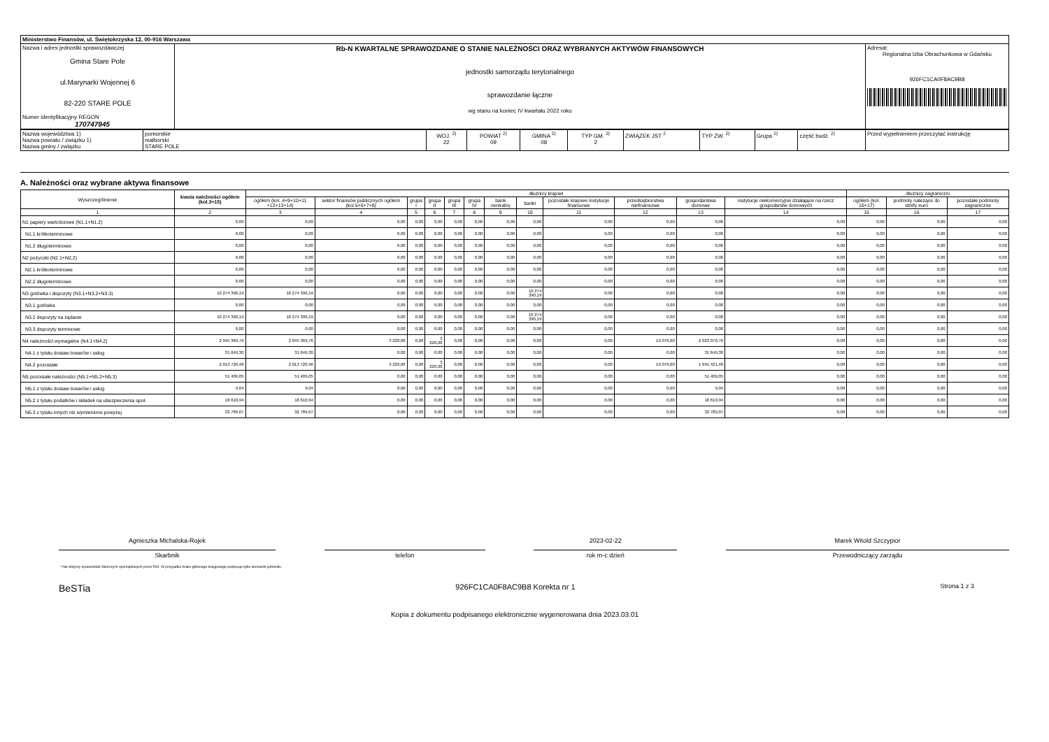| Ministerstwo Finansów, ul. Świętokrzyska 12, 00-916 Warszawa | | |
| Nazwa i adres jednostki sprawozdawczej Gmina Stare Pole ul.Marynarki Wojennej 6 82-220 STARE POLE Numer identyfikacyjny REGON 170747945 | Rb-N KWARTALNE SPRAWOZDANIE O STANIE NALEŻNOŚCI ORAZ WYBRANYCH AKTYWÓW FINANSOWYCH jednostki samorządu terytorialnego sprawozdanie łączne wg stanu na koniec IV kwartału 2022 roku | Adresat: Regionalna Izba Obrachunkowa w Gdańsku 926FC1CA0F8AC9B8 |
| Nazwa województwa 1) Nazwa powiatu / związku 1) Nazwa gminy / związku | pomorskie malborski STARE POLE | WOJ. <sup>2)</sup> 22 | POWIAT <sup>2)</sup> 09 | GMINA <sup>2)</sup> 08 | TYP GM. <sup>2)</sup> 2 | ZWIĄZEK JST <sup>2</sup> | TYP ZW. <sup>2)</sup> | Grupa <sup>2)</sup> | część budż. <sup>2)</sup> | Przed wypełnieniem przeczytać instrukcję |
A. Należności oraz wybrane aktywa finansowe
| Wyszczególnienie | kwota należności ogółem (kol.3+15) | dłużnicy krajowi | | | | | | | | | | | | dłużnicy zagraniczni | | |
| --- | --- | --- | --- | --- | --- | --- | --- | --- | --- | --- | --- | --- | --- | --- | --- | --- |
| | | ogółem (kol. 4+9+10+11 +12+13+14) | sektor finansów publicznych ogółem (kol.5+6+7+8) | grupa I | grupa II | grupa III | grupa IV | bank centralny | banki | pozostałe krajowe instytucje finansowe | przedsiębiorstwa niefinansowe | gospodarstwa domowe | instytucje niekomercyjne działające na rzecz gospodarstw domowych | ogółem (kol. 16+17) | podmoty należące do strefy euro | pozostałe podmioty zagraniczne |
| 1 | 2 | 3 | 4 | 5 | 6 | 7 | 8 | 9 | 10 | 11 | 12 | 13 | 14 | 15 | 16 | 17 |
| N1 papiery wartościowe (N1.1+N1.2) | 0,00 | 0,00 | 0,00 | 0,00 | 0,00 | 0,00 | 0,00 | 0,00 | 0,00 | 0,00 | 0,00 | 0,00 | 0,00 | 0,00 | 0,00 | 0,00 |
| N1.1 krótkoterminowe | 0,00 | 0,00 | 0,00 | 0,00 | 0,00 | 0,00 | 0,00 | 0,00 | 0,00 | 0,00 | 0,00 | 0,00 | 0,00 | 0,00 | 0,00 | 0,00 |
| N1.2 długoterminowe | 0,00 | 0,00 | 0,00 | 0,00 | 0,00 | 0,00 | 0,00 | 0,00 | 0,00 | 0,00 | 0,00 | 0,00 | 0,00 | 0,00 | 0,00 | 0,00 |
| N2 pożyczki (N2.1+N2,2) | 0,00 | 0,00 | 0,00 | 0,00 | 0,00 | 0,00 | 0,00 | 0,00 | 0,00 | 0,00 | 0,00 | 0,00 | 0,00 | 0,00 | 0,00 | 0,00 |
| N2.1 krótkoterminowe | 0,00 | 0,00 | 0,00 | 0,00 | 0,00 | 0,00 | 0,00 | 0,00 | 0,00 | 0,00 | 0,00 | 0,00 | 0,00 | 0,00 | 0,00 | 0,00 |
| N2.2 długoterminowe | 0,00 | 0,00 | 0,00 | 0,00 | 0,00 | 0,00 | 0,00 | 0,00 | 0,00 | 0,00 | 0,00 | 0,00 | 0,00 | 0,00 | 0,00 | 0,00 |
| N3 gotówka i depozyty (N3.1+N3.2+N3.3) | 10 274 390,19 | 10 274 390,19 | 0,00 | 0,00 | 0,00 | 0,00 | 0,00 | 0,00 | 10 274 390,19 | 0,00 | 0,00 | 0,00 | 0,00 | 0,00 | 0,00 | 0,00 |
| N3.1 gotówka | 0,00 | 0,00 | 0,00 | 0,00 | 0,00 | 0,00 | 0,00 | 0,00 | 0,00 | 0,00 | 0,00 | 0,00 | 0,00 | 0,00 | 0,00 | 0,00 |
| N3.2 depozyty na żądanie | 10 274 390,19 | 10 274 390,19 | 0,00 | 0,00 | 0,00 | 0,00 | 0,00 | 0,00 | 10 274 390,19 | 0,00 | 0,00 | 0,00 | 0,00 | 0,00 | 0,00 | 0,00 |
| N3.3 depozyty terminowe | 0,00 | 0,00 | 0,00 | 0,00 | 0,00 | 0,00 | 0,00 | 0,00 | 0,00 | 0,00 | 0,00 | 0,00 | 0,00 | 0,00 | 0,00 | 0,00 |
| N4 należności wymagalne (N4.1+N4.2) | 2 045 369,76 | 2 045 369,76 | 3 220,06 | 0,00 | 3 220,06 | 0,00 | 0,00 | 0,00 | 0,00 | 0,00 | 19 079,00 | 2 023 070,70 | 0,00 | 0,00 | 0,00 | 0,00 |
| N4.1 z tytułu dostaw towarów i usług | 31 649,30 | 31 649,30 | 0,00 | 0,00 | 0,00 | 0,00 | 0,00 | 0,00 | 0,00 | 0,00 | 0,00 | 31 649,30 | 0,00 | 0,00 | 0,00 | 0,00 |
| N4.2 pozostałe | 2 013 720,46 | 2 013 720,46 | 3 220,06 | 0,00 | 3 220,06 | 0,00 | 0,00 | 0,00 | 0,00 | 0,00 | 19 079,00 | 1 991 421,40 | 0,00 | 0,00 | 0,00 | 0,00 |
| N5 pozostałe należności (N5.1+N5.2+N5.3) | 51 409,05 | 51 409,05 | 0,00 | 0,00 | 0,00 | 0,00 | 0,00 | 0,00 | 0,00 | 0,00 | 0,00 | 51 409,05 | 0,00 | 0,00 | 0,00 | 0,00 |
| N5.1 z tytułu dostaw towarów i usług | 9,04 | 9,04 | 0,00 | 0,00 | 0,00 | 0,00 | 0,00 | 0,00 | 0,00 | 0,00 | 0,00 | 9,04 | 0,00 | 0,00 | 0,00 | 0,00 |
| N5.2 z tytułu podatków i składek na ubezpieczenia społ. | 18 610,94 | 18 610,94 | 0,00 | 0,00 | 0,00 | 0,00 | 0,00 | 0,00 | 0,00 | 0,00 | 0,00 | 18 610,94 | 0,00 | 0,00 | 0,00 | 0,00 |
| N5.3 z tytułu innych niż wymienione powyżej | 32 789,07 | 32 789,07 | 0,00 | 0,00 | 0,00 | 0,00 | 0,00 | 0,00 | 0,00 | 0,00 | 0,00 | 32 789,07 | 0,00 | 0,00 | 0,00 | 0,00 |
Agnieszka Michalska-Rojek
Skarbnik
telefon
2023-02-22
rok m-c dzień
Marek Witold Szczypior
Przewodniczący zarządu
* Nie dotyczy sprawozdań zbiorczych sporządzanych przez RIO. W przypadku braku głównego księgowego podpisuje tylko kierownik jednostki.
BeSTia 926FC1CA0F8AC9B8 Korekta nr 1 Strona 1 z 3
Kopia z dokumentu podpisanego elektronicznie wygenerowana dnia 2023.03.01